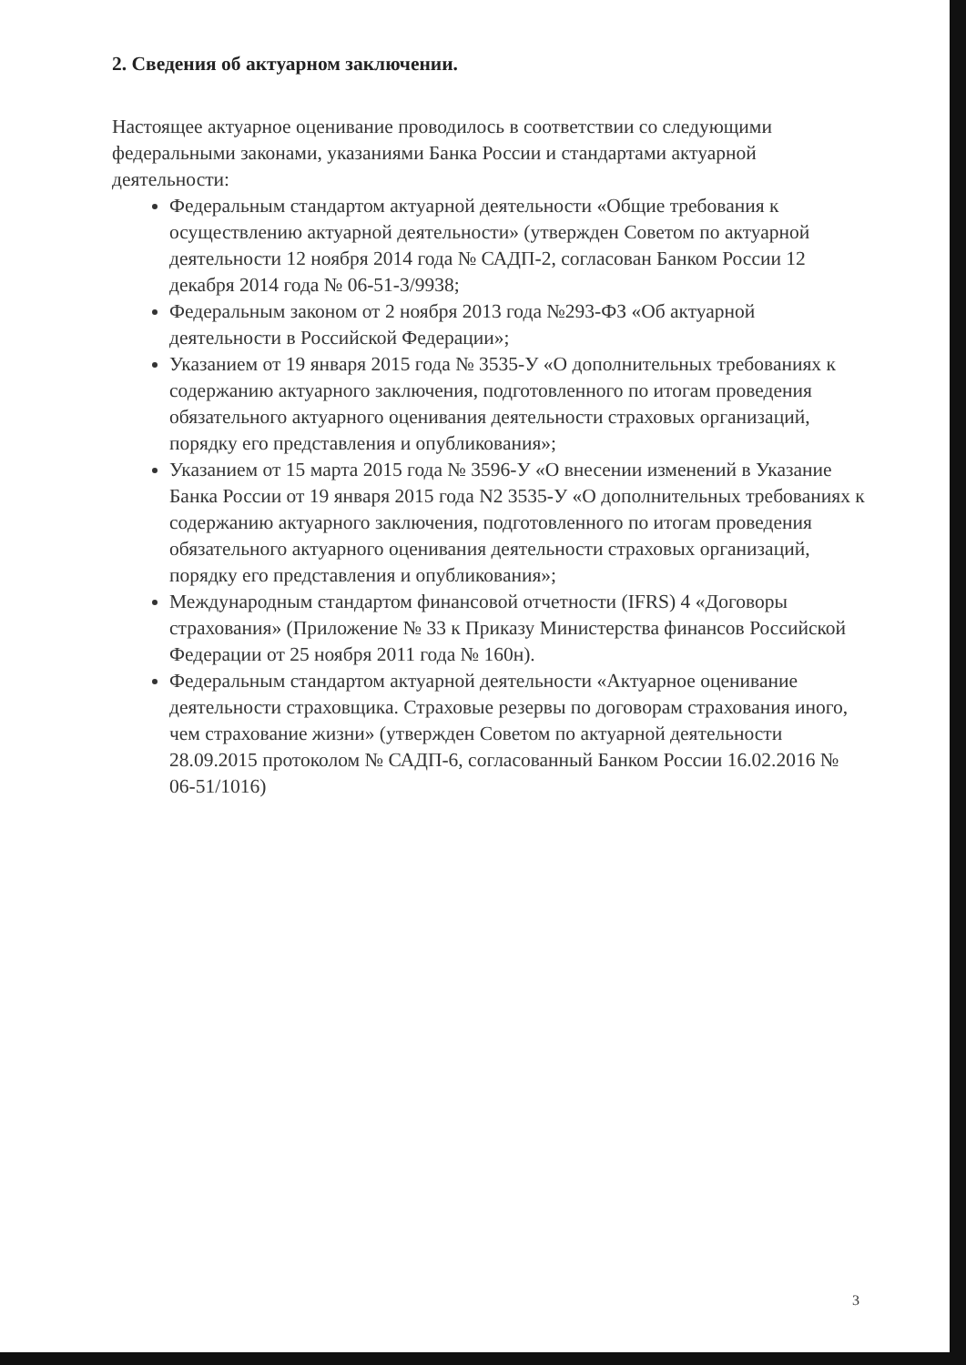2. Сведения об актуарном заключении.
Настоящее актуарное оценивание проводилось в соответствии со следующими федеральными законами, указаниями Банка России и стандартами актуарной деятельности:
Федеральным стандартом актуарной деятельности «Общие требования к осуществлению актуарной деятельности» (утвержден Советом по актуарной деятельности 12 ноября 2014 года № САДП-2, согласован Банком России 12 декабря 2014 года № 06-51-3/9938;
Федеральным законом от 2 ноября 2013 года №293-ФЗ «Об актуарной деятельности в Российской Федерации»;
Указанием от 19 января 2015 года № 3535-У «О дополнительных требованиях к содержанию актуарного заключения, подготовленного по итогам проведения обязательного актуарного оценивания деятельности страховых организаций, порядку его представления и опубликования»;
Указанием от 15 марта 2015 года № 3596-У «О внесении изменений в Указание Банка России от 19 января 2015 года N2 3535-У «О дополнительных требованиях к содержанию актуарного заключения, подготовленного по итогам проведения обязательного актуарного оценивания деятельности страховых организаций, порядку его представления и опубликования»;
Международным стандартом финансовой отчетности (IFRS) 4 «Договоры страхования» (Приложение № 33 к Приказу Министерства финансов Российской Федерации от 25 ноября 2011 года № 160н).
Федеральным стандартом актуарной деятельности «Актуарное оценивание деятельности страховщика. Страховые резервы по договорам страхования иного, чем страхование жизни» (утвержден Советом по актуарной деятельности 28.09.2015 протоколом № САДП-6, согласованный Банком России 16.02.2016 № 06-51/1016)
3